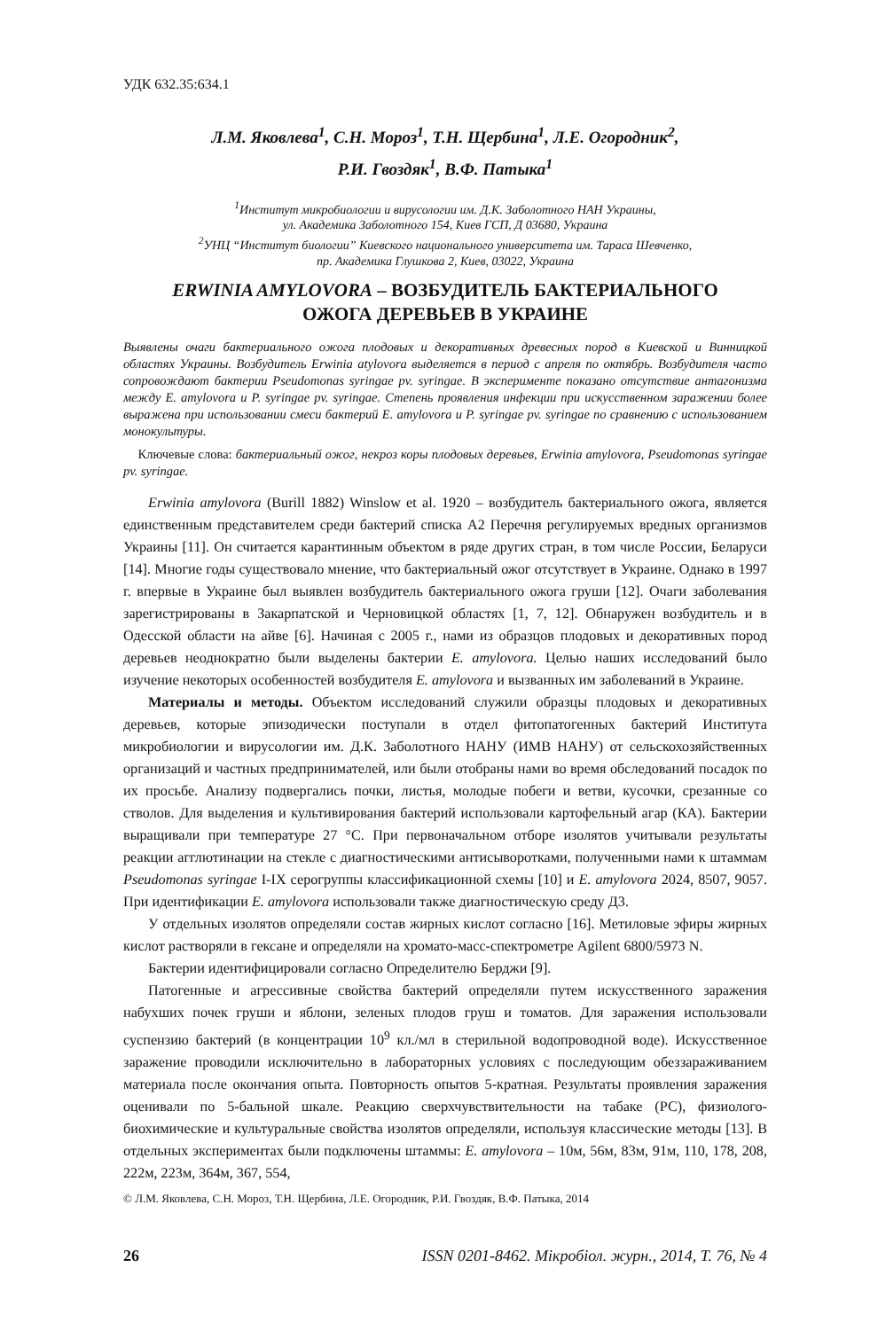УДК 632.35:634.1
Л.М. Яковлева<sup>1</sup>, С.Н. Мороз<sup>1</sup>, Т.Н. Щербина<sup>1</sup>, Л.Е. Огородник<sup>2</sup>,
Р.И. Гвоздяк<sup>1</sup>, В.Ф. Патыка<sup>1</sup>
<sup>1</sup> Институт микробиологии и вирусологии им. Д.К. Заболотного НАН Украины,
ул. Академика Заболотного 154, Киев ГСП, Д 03680, Украина
<sup>2</sup> УНЦ “Институт биологии” Киевского национального университета им. Тараса Шевченко,
пр. Академика Глушкова 2, Киев, 03022, Украина
ERWINIA AMYLOVORA – ВОЗБУДИТЕЛЬ БАКТЕРИАЛЬНОГО
ОЖОГА ДЕРЕВЬЕВ В УКРАИНЕ
Выявлены очаги бактериального ожога плодовых и декоративных древесных пород в Киевской и Винницкой областях Украины. Возбудитель Erwinia atylovora выделяется в период с апреля по октябрь. Возбудителя часто сопровождают бактерии Pseudomonas syringae pv. syringae. В эксперименте показано отсутствие антагонизма между E. amylovora и P. syringae pv. syringae. Степень проявления инфекции при искусственном заражении более выражена при использовании смеси бактерий E. amylovora и P. syringae pv. syringae по сравнению с использованием монокультуры.
Ключевые слова: бактериальный ожог, некроз коры плодовых деревьев, Erwinia amylovora, Pseudomonas syringae pv. syringae.
Erwinia amylovora (Burill 1882) Winslow et al. 1920 – возбудитель бактериального ожога, является единственным представителем среди бактерий списка А2 Перечня регулируемых вредных организмов Украины [11]. Он считается карантинным объектом в ряде других стран, в том числе России, Беларуси [14]. Многие годы существовало мнение, что бактериальный ожог отсутствует в Украине. Однако в 1997 г. впервые в Украине был выявлен возбудитель бактериального ожога груши [12]. Очаги заболевания зарегистрированы в Закарпатской и Черновицкой областях [1, 7, 12]. Обнаружен возбудитель и в Одесской области на айве [6]. Начиная с 2005 г., нами из образцов плодовых и декоративных пород деревьев неоднократно были выделены бактерии E. amylovora. Целью наших исследований было изучение некоторых особенностей возбудителя E. amylovora и вызванных им заболеваний в Украине.
Материалы и методы. Объектом исследований служили образцы плодовых и декоративных деревьев, которые эпизодически поступали в отдел фитопатогенных бактерий Института микробиологии и вирусологии им. Д.К. Заболотного НАНУ (ИМВ НАНУ) от сельскохозяйственных организаций и частных предпринимателей, или были отобраны нами во время обследований посадок по их просьбе. Анализу подвергались почки, листья, молодые побеги и ветви, кусочки, срезанные со стволов. Для выделения и культивирования бактерий использовали картофельный агар (КА). Бактерии выращивали при температуре 27 °С. При первоначальном отборе изолятов учитывали результаты реакции агглютинации на стекле с диагностическими антисыворотками, полученными нами к штаммам Pseudomonas syringae I-IX серогруппы классификационной схемы [10] и E. amylovora 2024, 8507, 9057. При идентификации E. amylovora использовали также диагностическую среду Д3.
У отдельных изолятов определяли состав жирных кислот согласно [16]. Метиловые эфиры жирных кислот растворяли в гексане и определяли на хромато-масс-спектрометре Agilent 6800/5973 N.
Бактерии идентифицировали согласно Определителю Берджи [9].
Патогенные и агрессивные свойства бактерий определяли путем искусственного заражения набухших почек груши и яблони, зеленых плодов груш и томатов. Для заражения использовали суспензию бактерий (в концентрации 10<sup>9</sup> кл./мл в стерильной водопроводной воде). Искусственное заражение проводили исключительно в лабораторных условиях с последующим обеззараживанием материала после окончания опыта. Повторность опытов 5-кратная. Результаты проявления заражения оценивали по 5-бальной шкале. Реакцию сверхчувствительности на табаке (РС), физиолого-биохимические и культуральные свойства изолятов определяли, используя классические методы [13]. В отдельных экспериментах были подключены штаммы: E. amylovora – 10м, 56м, 83м, 91м, 110, 178, 208, 222м, 223м, 364м, 367, 554,
© Л.М. Яковлева, С.Н. Мороз, Т.Н. Щербина, Л.Е. Огородник, Р.И. Гвоздяк, В.Ф. Патыка, 2014
26 ISSN 0201-8462. Мікробіол. журн., 2014, Т. 76, № 4